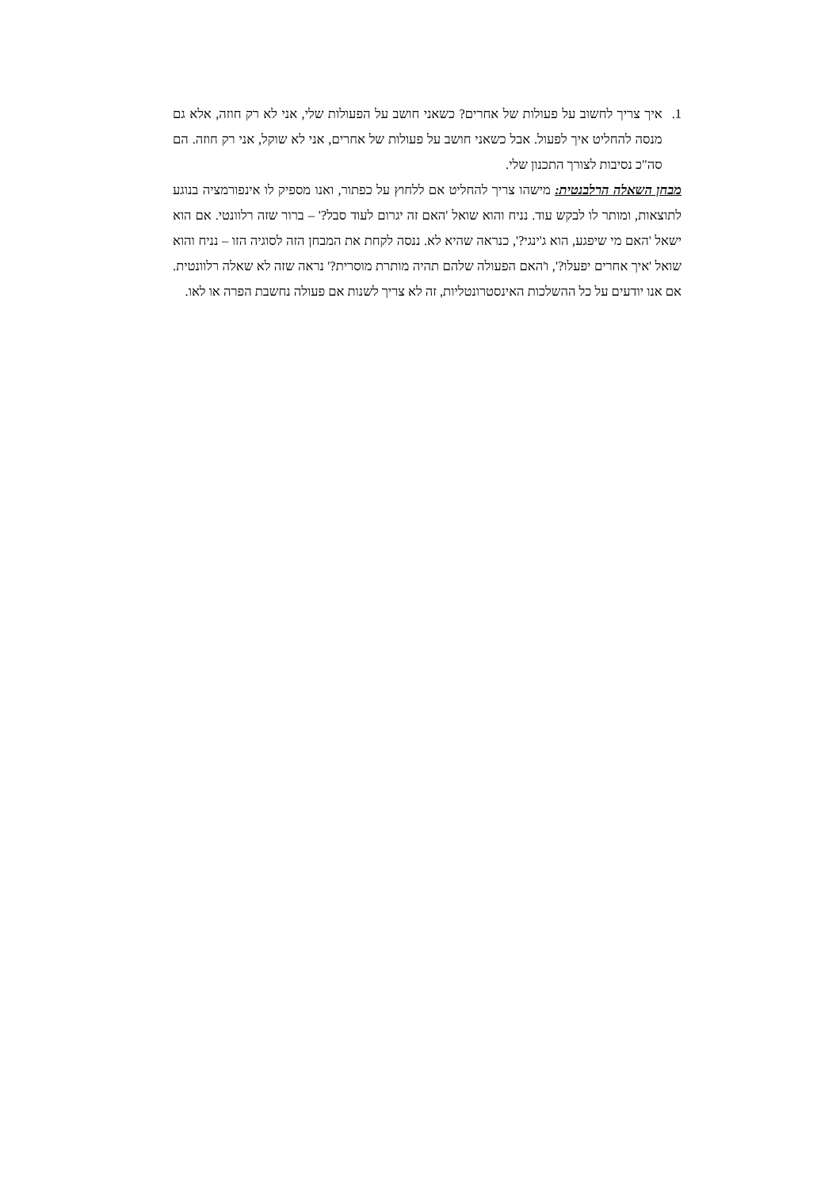1. איך צריך לחשוב על פעולות של אחרים? כשאני חושב על הפעולות שלי, אני לא רק חוזה, אלא גם מנסה להחליט איך לפעול. אבל כשאני חושב על פעולות של אחרים, אני לא שוקל, אני רק חוזה. הם סה"כ נסיבות לצורך התכנון שלי.
מבחן השאלה הרלבנטית: מישהו צריך להחליט אם ללחוץ על כפתור, ואנו מספיק לו אינפורמציה בנוגע לתוצאות, ומותר לו לבקש עוד. נניח והוא שואל 'האם זה יגרום לעוד סבל?' – ברור שזה רלוונטי. אם הוא ישאל 'האם מי שיפגע, הוא ג'ינגי?', כנראה שהיא לא. ננסה לקחת את המבחן הזה לסוגיה הזו – נניח והוא שואל 'איך אחרים יפעלו?', ו'האם הפעולה שלהם תהיה מותרת מוסרית?' נראה שזה לא שאלה רלוונטית. אם אנו יודעים על כל ההשלכות האינסטרונטליות, זה לא צריך לשנות אם פעולה נחשבת הפרה או לאו.